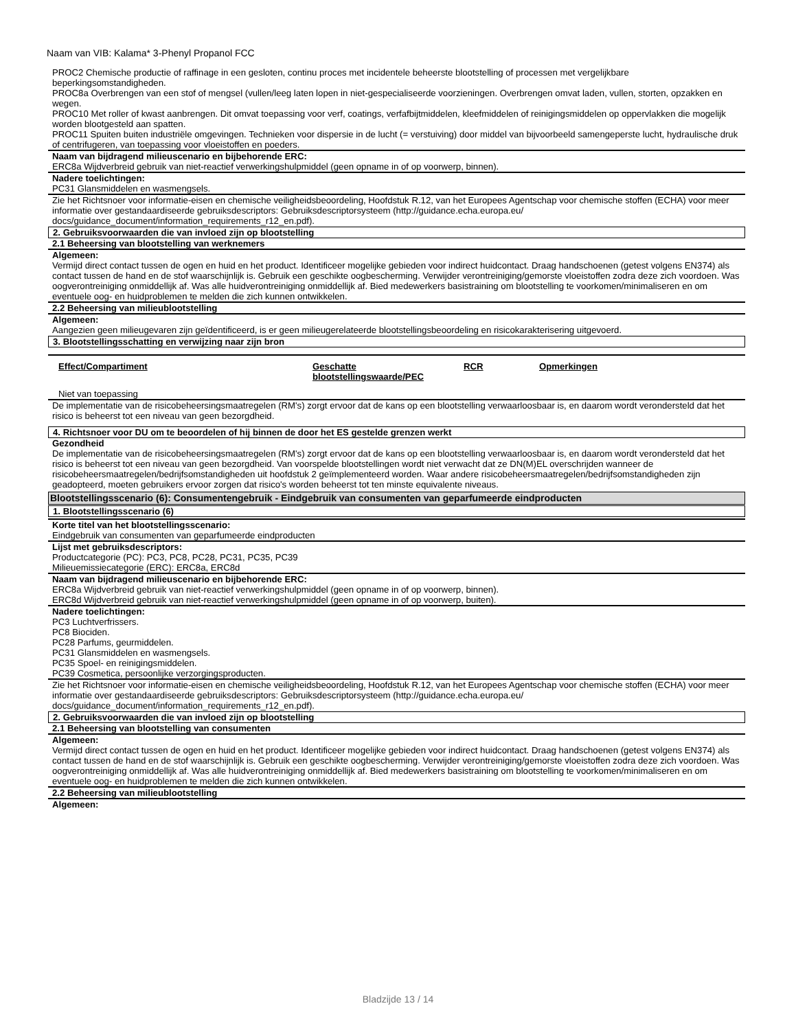Naam van VIB: Kalama* 3-Phenyl Propanol FCC
PROC2 Chemische productie of raffinage in een gesloten, continu proces met incidentele beheerste blootstelling of processen met vergelijkbare beperkingsomstandigheden.
PROC8a Overbrengen van een stof of mengsel (vullen/leeg laten lopen in niet-gespecialiseerde voorzieningen. Overbrengen omvat laden, vullen, storten, opzakken en wegen.
PROC10 Met roller of kwast aanbrengen. Dit omvat toepassing voor verf, coatings, verfafbijtmiddelen, kleefmiddelen of reinigingsmiddelen op oppervlakken die mogelijk worden blootgesteld aan spatten.
PROC11 Spuiten buiten industriële omgevingen. Technieken voor dispersie in de lucht (= verstuiving) door middel van bijvoorbeeld samengeperste lucht, hydraulische druk of centrifugeren, van toepassing voor vloeistoffen en poeders.
Naam van bijdragend milieuscenario en bijbehorende ERC:
ERC8a Wijdverbreid gebruik van niet-reactief verwerkingshulpmiddel (geen opname in of op voorwerp, binnen).
Nadere toelichtingen:
PC31 Glansmiddelen en wasmengsels.
Zie het Richtsnoer voor informatie-eisen en chemische veiligheidsbeoordeling, Hoofdstuk R.12, van het Europees Agentschap voor chemische stoffen (ECHA) voor meer informatie over gestandaardiseerde gebruiksdescriptors: Gebruiksdescriptorsysteem (http://guidance.echa.europa.eu/ docs/guidance_document/information_requirements_r12_en.pdf).
2. Gebruiksvoorwaarden die van invloed zijn op blootstelling
2.1 Beheersing van blootstelling van werknemers
Algemeen:
Vermijd direct contact tussen de ogen en huid en het product. Identificeer mogelijke gebieden voor indirect huidcontact. Draag handschoenen (getest volgens EN374) als contact tussen de hand en de stof waarschijnlijk is. Gebruik een geschikte oogbescherming. Verwijder verontreiniging/gemorste vloeistoffen zodra deze zich voordoen. Was oogverontreiniging onmiddellijk af. Was alle huidverontreiniging onmiddellijk af. Bied medewerkers basistraining om blootstelling te voorkomen/minimaliseren en om eventuele oog- en huidproblemen te melden die zich kunnen ontwikkelen.
2.2 Beheersing van milieublootstelling
Algemeen:
Aangezien geen milieugevaren zijn geïdentificeerd, is er geen milieugerelateerde blootstellingsbeoordeling en risicokarakterisering uitgevoerd.
3. Blootstellingsschatting en verwijzing naar zijn bron
| Effect/Compartiment | Geschatte blootstellingswaarde/PEC | RCR | Opmerkingen |
| --- | --- | --- | --- |
Niet van toepassing
De implementatie van de risicobeheersingsmaatregelen (RM's) zorgt ervoor dat de kans op een blootstelling verwaarloosbaar is, en daarom wordt verondersteld dat het risico is beheerst tot een niveau van geen bezorgdheid.
4. Richtsnoer voor DU om te beoordelen of hij binnen de door het ES gestelde grenzen werkt
Gezondheid
De implementatie van de risicobeheersingsmaatregelen (RM's) zorgt ervoor dat de kans op een blootstelling verwaarloosbaar is, en daarom wordt verondersteld dat het risico is beheerst tot een niveau van geen bezorgdheid. Van voorspelde blootstellingen wordt niet verwacht dat ze DN(M)EL overschrijden wanneer de risicobeheersmaatregelen/bedrijfsomstandigheden uit hoofdstuk 2 geïmplementeerd worden. Waar andere risicobeheersmaatregelen/bedrijfsomstandigheden zijn geadopteerd, moeten gebruikers ervoor zorgen dat risico's worden beheerst tot ten minste equivalente niveaus.
Blootstellingsscenario (6): Consumentengebruik - Eindgebruik van consumenten van geparfumeerde eindproducten
1. Blootstellingsscenario (6)
Korte titel van het blootstellingsscenario:
Eindgebruik van consumenten van geparfumeerde eindproducten
Lijst met gebruiksdescriptors:
Productcategorie (PC): PC3, PC8, PC28, PC31, PC35, PC39
Milieuemissiecategorie (ERC): ERC8a, ERC8d
Naam van bijdragend milieuscenario en bijbehorende ERC:
ERC8a Wijdverbreid gebruik van niet-reactief verwerkingshulpmiddel (geen opname in of op voorwerp, binnen).
ERC8d Wijdverbreid gebruik van niet-reactief verwerkingshulpmiddel (geen opname in of op voorwerp, buiten).
Nadere toelichtingen:
PC3 Luchtverfrissers.
PC8 Biociden.
PC28 Parfums, geurmiddelen.
PC31 Glansmiddelen en wasmengsels.
PC35 Spoel- en reinigingsmiddelen.
PC39 Cosmetica, persoonlijke verzorgingsproducten.
Zie het Richtsnoer voor informatie-eisen en chemische veiligheidsbeoordeling, Hoofdstuk R.12, van het Europees Agentschap voor chemische stoffen (ECHA) voor meer informatie over gestandaardiseerde gebruiksdescriptors: Gebruiksdescriptorsysteem (http://guidance.echa.europa.eu/ docs/guidance_document/information_requirements_r12_en.pdf).
2. Gebruiksvoorwaarden die van invloed zijn op blootstelling
2.1 Beheersing van blootstelling van consumenten
Algemeen:
Vermijd direct contact tussen de ogen en huid en het product. Identificeer mogelijke gebieden voor indirect huidcontact. Draag handschoenen (getest volgens EN374) als contact tussen de hand en de stof waarschijnlijk is. Gebruik een geschikte oogbescherming. Verwijder verontreiniging/gemorste vloeistoffen zodra deze zich voordoen. Was oogverontreiniging onmiddellijk af. Was alle huidverontreiniging onmiddellijk af. Bied medewerkers basistraining om blootstelling te voorkomen/minimaliseren en om eventuele oog- en huidproblemen te melden die zich kunnen ontwikkelen.
2.2 Beheersing van milieublootstelling
Algemeen:
Bladzijde 13 / 14